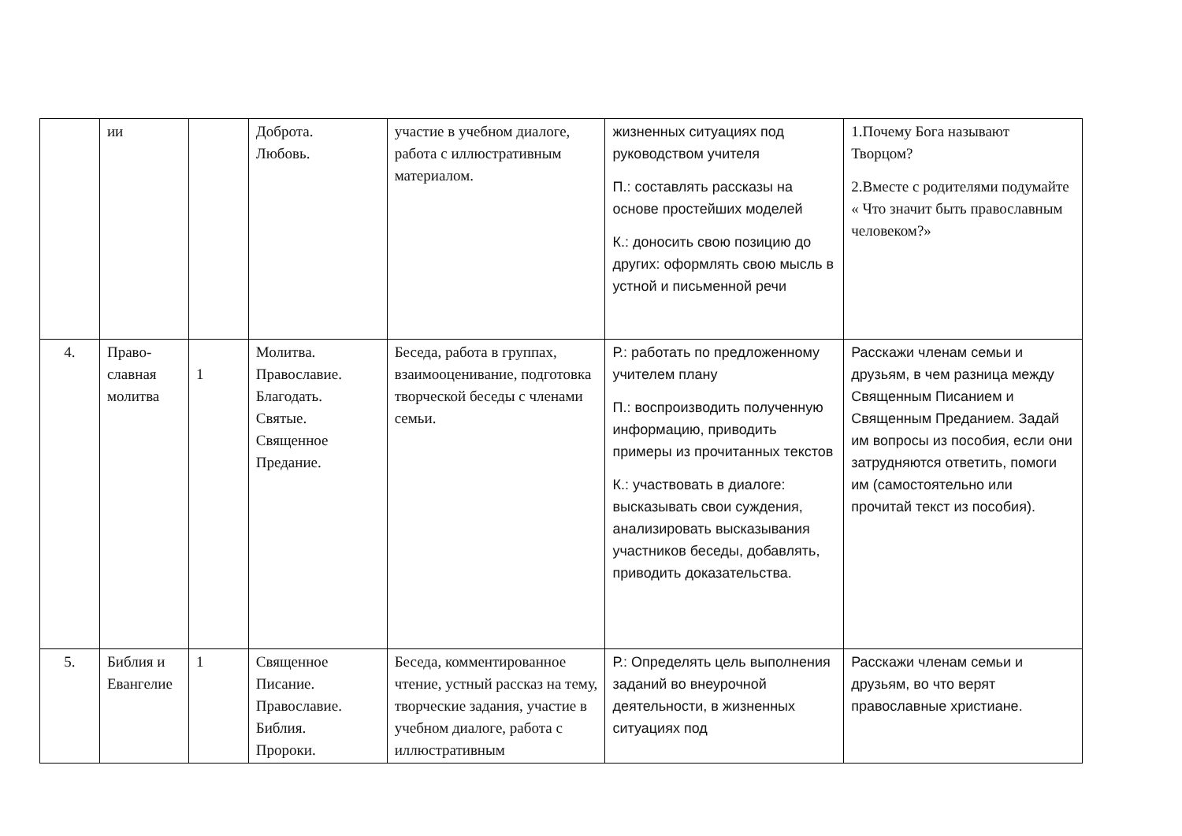| | ии | | Доброта. Любовь. | участие в учебном диалоге, работа с иллюстративным материалом. | жизненных ситуациях под руководством учителя П.: составлять рассказы на основе простейших моделей К.: доносить свою позицию до других: оформлять свою мысль в устной и письменной речи | 1.Почему Бога называют Творцом? 2.Вместе с родителями подумайте « Что значит быть православным человеком?» |
| 4. | Право- славная молитва | 1 | Молитва. Православие. Благодать. Святые. Священное Предание. | Беседа, работа в группах, взаимооценивание, подготовка творческой беседы с членами семьи. | Р.: работать по предложенному учителем плану П.: воспроизводить полученную информацию, приводить примеры из прочитанных текстов К.: участвовать в диалоге: высказывать свои суждения, анализировать высказывания участников беседы, добавлять, приводить доказательства. | Расскажи членам семьи и друзьям, в чем разница между Священным Писанием и Священным Преданием. Задай им вопросы из пособия, если они затрудняются ответить, помоги им (самостоятельно или прочитай текст из пособия). |
| 5. | Библия и Евангелие | 1 | Священное Писание. Православие. Библия. Пророки. | Беседа, комментированное чтение, устный рассказ на тему, творческие задания, участие в учебном диалоге, работа с иллюстративным | Р.: Определять цель выполнения заданий во внеурочной деятельности, в жизненных ситуациях под | Расскажи членам семьи и друзьям, во что верят православные христиане. |